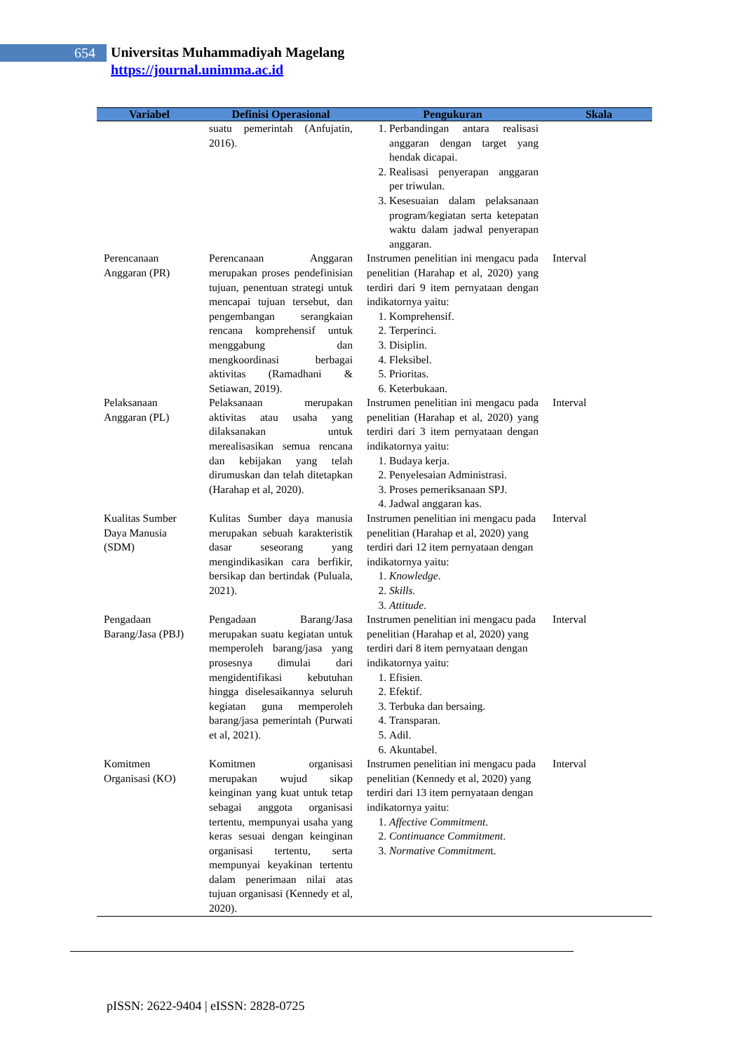654
Universitas Muhammadiyah Magelang
https://journal.unimma.ac.id
| Variabel | Definisi Operasional | Pengukuran | Skala |
| --- | --- | --- | --- |
| | suatu pemerintah (Anfujatin, 2016). | 1. Perbandingan antara realisasi anggaran dengan target yang hendak dicapai. 2. Realisasi penyerapan anggaran per triwulan. 3. Kesesuaian dalam pelaksanaan program/kegiatan serta ketepatan waktu dalam jadwal penyerapan anggaran. | |
| Perencanaan Anggaran (PR) | Perencanaan Anggaran merupakan proses pendefinisian tujuan, penentuan strategi untuk mencapai tujuan tersebut, dan pengembangan serangkaian rencana komprehensif untuk menggabung dan mengkoordinasi berbagai aktivitas (Ramadhani & Setiawan, 2019). | Instrumen penelitian ini mengacu pada penelitian (Harahap et al, 2020) yang terdiri dari 9 item pernyataan dengan indikatornya yaitu: 1. Komprehensif. 2. Terperinci. 3. Disiplin. 4. Fleksibel. 5. Prioritas. 6. Keterbukaan. | Interval |
| Pelaksanaan Anggaran (PL) | Pelaksanaan merupakan aktivitas atau usaha yang dilaksanakan untuk merealisasikan semua rencana dan kebijakan yang telah dirumuskan dan telah ditetapkan (Harahap et al, 2020). | Instrumen penelitian ini mengacu pada penelitian (Harahap et al, 2020) yang terdiri dari 3 item pernyataan dengan indikatornya yaitu: 1. Budaya kerja. 2. Penyelesaian Administrasi. 3. Proses pemeriksanaan SPJ. 4. Jadwal anggaran kas. | Interval |
| Kualitas Sumber Daya Manusia (SDM) | Kulitas Sumber daya manusia merupakan sebuah karakteristik dasar seseorang yang mengindikasikan cara berfikir, bersikap dan bertindak (Puluala, 2021). | Instrumen penelitian ini mengacu pada penelitian (Harahap et al, 2020) yang terdiri dari 12 item pernyataan dengan indikatornya yaitu: 1. Knowledge . 2. Skills. 3. Attitude . | Interval |
| Pengadaan Barang/Jasa (PBJ) | Pengadaan Barang/Jasa merupakan suatu kegiatan untuk memperoleh barang/jasa yang prosesnya dimulai dari mengidentifikasi kebutuhan hingga diselesaikannya seluruh kegiatan guna memperoleh barang/jasa pemerintah (Purwati et al, 2021). | Instrumen penelitian ini mengacu pada penelitian (Harahap et al, 2020) yang terdiri dari 8 item pernyataan dengan indikatornya yaitu: 1. Efisien. 2. Efektif. 3. Terbuka dan bersaing. 4. Transparan. 5. Adil. 6. Akuntabel. | Interval |
| Komitmen Organisasi (KO) | Komitmen organisasi merupakan wujud sikap keinginan yang kuat untuk tetap sebagai anggota organisasi tertentu, mempunyai usaha yang keras sesuai dengan keinginan organisasi tertentu, serta mempunyai keyakinan tertentu dalam penerimaan nilai atas tujuan organisasi (Kennedy et al, 2020). | Instrumen penelitian ini mengacu pada penelitian (Kennedy et al, 2020) yang terdiri dari 13 item pernyataan dengan indikatornya yaitu: 1. Affective Commitment . 2. Continuance Commitment . 3. Normative Commitmen t. | Interval |
pISSN: 2622-9404 | eISSN: 2828-0725